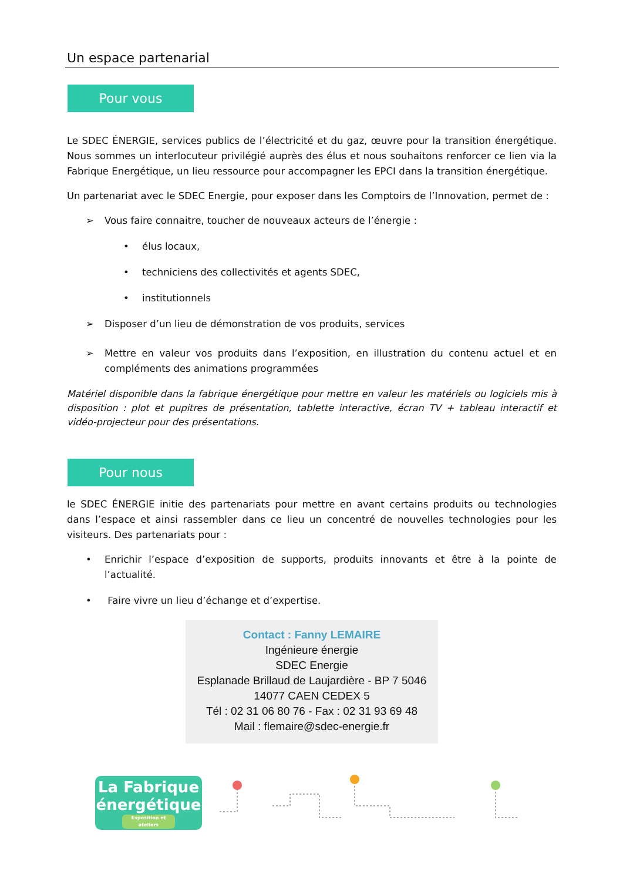Un espace partenarial
Pour vous
Le SDEC ÉNERGIE, services publics de l’électricité et du gaz, œuvre pour la transition énergétique. Nous sommes un interlocuteur privilégié auprès des élus et nous souhaitons renforcer ce lien via la Fabrique Energétique, un lieu ressource pour accompagner les EPCI dans la transition énergétique.
Un partenariat avec le SDEC Energie, pour exposer dans les Comptoirs de l’Innovation, permet de :
➢ Vous faire connaitre, toucher de nouveaux acteurs de l’énergie :
• élus locaux,
• techniciens des collectivités et agents SDEC,
• institutionnels
➢ Disposer d’un lieu de démonstration de vos produits, services
➢ Mettre en valeur vos produits dans l’exposition, en illustration du contenu actuel et en compléments des animations programmées
Matériel disponible dans la fabrique énergétique pour mettre en valeur les matériels ou logiciels mis à disposition : plot et pupitres de présentation, tablette interactive, écran TV + tableau interactif et vidéo-projecteur pour des présentations.
Pour nous
le SDEC ÉNERGIE initie des partenariats pour mettre en avant certains produits ou technologies dans l’espace et ainsi rassembler dans ce lieu un concentré de nouvelles technologies pour les visiteurs. Des partenariats pour :
• Enrichir l’espace d’exposition de supports, produits innovants et être à la pointe de l’actualité.
• Faire vivre un lieu d’échange et d’expertise.
Contact : Fanny LEMAIRE
Ingénieure énergie
SDEC Energie
Esplanade Brillaud de Laujardière - BP 7 5046
14077 CAEN CEDEX 5
Tél : 02 31 06 80 76 - Fax : 02 31 93 69 48
Mail : flemaire@sdec-energie.fr
La Fabrique
énergétique
Exposition et ateliers